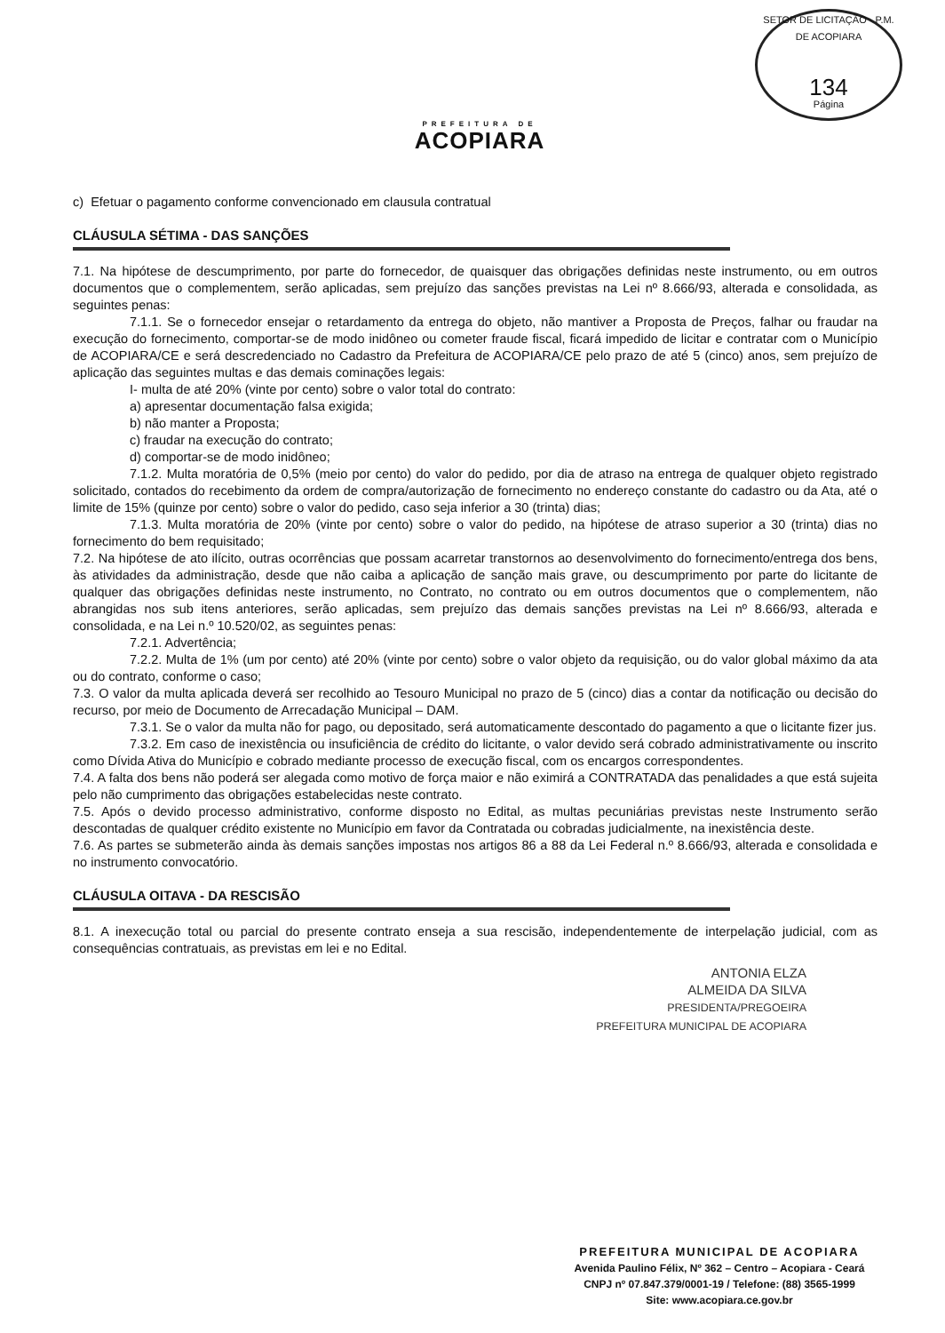PREFEITURA DE
ACOPIARA
SETOR DE LICITAÇÃO · P.M. DE ACOPIARA
134
Página
c) Efetuar o pagamento conforme convencionado em clausula contratual
CLÁUSULA SÉTIMA - DAS SANÇÕES
7.1. Na hipótese de descumprimento, por parte do fornecedor, de quaisquer das obrigações definidas neste instrumento, ou em outros documentos que o complementem, serão aplicadas, sem prejuízo das sanções previstas na Lei nº 8.666/93, alterada e consolidada, as seguintes penas:
7.1.1. Se o fornecedor ensejar o retardamento da entrega do objeto, não mantiver a Proposta de Preços, falhar ou fraudar na execução do fornecimento, comportar-se de modo inidôneo ou cometer fraude fiscal, ficará impedido de licitar e contratar com o Município de ACOPIARA/CE e será descredenciado no Cadastro da Prefeitura de ACOPIARA/CE pelo prazo de até 5 (cinco) anos, sem prejuízo de aplicação das seguintes multas e das demais cominações legais:
I- multa de até 20% (vinte por cento) sobre o valor total do contrato:
a) apresentar documentação falsa exigida;
b) não manter a Proposta;
c) fraudar na execução do contrato;
d) comportar-se de modo inidôneo;
7.1.2. Multa moratória de 0,5% (meio por cento) do valor do pedido, por dia de atraso na entrega de qualquer objeto registrado solicitado, contados do recebimento da ordem de compra/autorização de fornecimento no endereço constante do cadastro ou da Ata, até o limite de 15% (quinze por cento) sobre o valor do pedido, caso seja inferior a 30 (trinta) dias;
7.1.3. Multa moratória de 20% (vinte por cento) sobre o valor do pedido, na hipótese de atraso superior a 30 (trinta) dias no fornecimento do bem requisitado;
7.2. Na hipótese de ato ilícito, outras ocorrências que possam acarretar transtornos ao desenvolvimento do fornecimento/entrega dos bens, às atividades da administração, desde que não caiba a aplicação de sanção mais grave, ou descumprimento por parte do licitante de qualquer das obrigações definidas neste instrumento, no Contrato, no contrato ou em outros documentos que o complementem, não abrangidas nos sub itens anteriores, serão aplicadas, sem prejuízo das demais sanções previstas na Lei nº 8.666/93, alterada e consolidada, e na Lei n.º 10.520/02, as seguintes penas:
7.2.1. Advertência;
7.2.2. Multa de 1% (um por cento) até 20% (vinte por cento) sobre o valor objeto da requisição, ou do valor global máximo da ata ou do contrato, conforme o caso;
7.3. O valor da multa aplicada deverá ser recolhido ao Tesouro Municipal no prazo de 5 (cinco) dias a contar da notificação ou decisão do recurso, por meio de Documento de Arrecadação Municipal – DAM.
7.3.1. Se o valor da multa não for pago, ou depositado, será automaticamente descontado do pagamento a que o licitante fizer jus.
7.3.2. Em caso de inexistência ou insuficiência de crédito do licitante, o valor devido será cobrado administrativamente ou inscrito como Dívida Ativa do Município e cobrado mediante processo de execução fiscal, com os encargos correspondentes.
7.4. A falta dos bens não poderá ser alegada como motivo de força maior e não eximirá a CONTRATADA das penalidades a que está sujeita pelo não cumprimento das obrigações estabelecidas neste contrato.
7.5. Após o devido processo administrativo, conforme disposto no Edital, as multas pecuniárias previstas neste Instrumento serão descontadas de qualquer crédito existente no Município em favor da Contratada ou cobradas judicialmente, na inexistência deste.
7.6. As partes se submeterão ainda às demais sanções impostas nos artigos 86 a 88 da Lei Federal n.º 8.666/93, alterada e consolidada e no instrumento convocatório.
CLÁUSULA OITAVA - DA RESCISÃO
8.1. A inexecução total ou parcial do presente contrato enseja a sua rescisão, independentemente de interpelação judicial, com as consequências contratuais, as previstas em lei e no Edital.
ANTONIA ELZA
ALMEIDA DA SILVA
PRESIDENTA/PREGOEIRA
PREFEITURA MUNICIPAL DE ACOPIARA
PREFEITURA MUNICIPAL DE ACOPIARA
Avenida Paulino Félix, Nº 362 – Centro – Acopiara - Ceará
CNPJ nº 07.847.379/0001-19 / Telefone: (88) 3565-1999
Site: www.acopiara.ce.gov.br